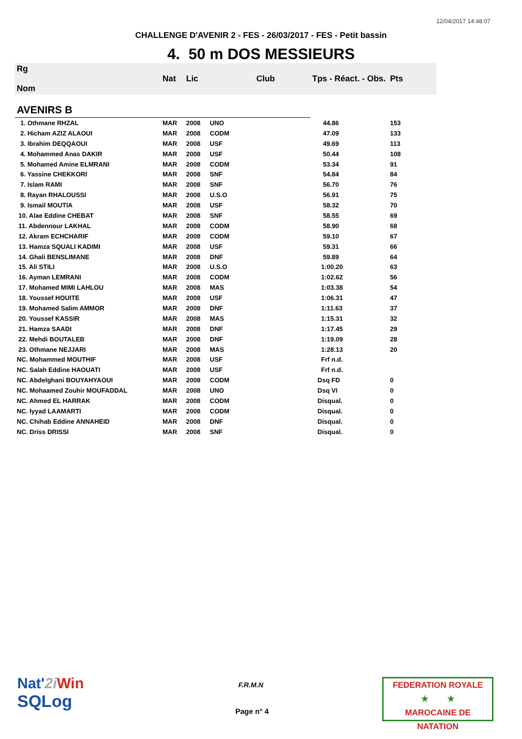12/04/2017 14:48:07
CHALLENGE D'AVENIR 2 - FES - 26/03/2017 - FES - Petit bassin
4. 50 m DOS MESSIEURS
| Rg Nom | | Nat | Lic | Club | Tps - Réact. - Obs. | Pts |
| --- | --- | --- | --- | --- | --- | --- |
| AVENIRS B | | | | | | |
| 1. Othmane RHZAL | | MAR | 2008 | UNO | 44.86 | 153 |
| 2. Hicham AZIZ ALAOUI | | MAR | 2008 | CODM | 47.09 | 133 |
| 3. Ibrahim DEQQAOUI | | MAR | 2008 | USF | 49.69 | 113 |
| 4. Mohammed Anas DAKIR | | MAR | 2008 | USF | 50.44 | 108 |
| 5. Mohamed Amine ELMRANI | | MAR | 2008 | CODM | 53.34 | 91 |
| 6. Yassine CHEKKORI | | MAR | 2008 | SNF | 54.84 | 84 |
| 7. Islam RAMI | | MAR | 2008 | SNF | 56.70 | 76 |
| 8. Rayan RHALOUSSI | | MAR | 2008 | U.S.O | 56.91 | 75 |
| 9. Ismail MOUTIA | | MAR | 2008 | USF | 58.32 | 70 |
| 10. Alae Eddine CHEBAT | | MAR | 2008 | SNF | 58.55 | 69 |
| 11. Abdennour LAKHAL | | MAR | 2008 | CODM | 58.90 | 68 |
| 12. Akram ECHCHARIF | | MAR | 2008 | CODM | 59.10 | 67 |
| 13. Hamza SQUALI KADIMI | | MAR | 2008 | USF | 59.31 | 66 |
| 14. Ghali BENSLIMANE | | MAR | 2008 | DNF | 59.89 | 64 |
| 15. Ali STILI | | MAR | 2008 | U.S.O | 1:00.20 | 63 |
| 16. Ayman LEMRANI | | MAR | 2008 | CODM | 1:02.62 | 56 |
| 17. Mohamed MIMI LAHLOU | | MAR | 2008 | MAS | 1:03.38 | 54 |
| 18. Youssef HOUITE | | MAR | 2008 | USF | 1:06.31 | 47 |
| 19. Mohamed Salim AMMOR | | MAR | 2008 | DNF | 1:11.63 | 37 |
| 20. Youssef KASSIR | | MAR | 2008 | MAS | 1:15.31 | 32 |
| 21. Hamza SAADI | | MAR | 2008 | DNF | 1:17.45 | 29 |
| 22. Mehdi BOUTALEB | | MAR | 2008 | DNF | 1:19.09 | 28 |
| 23. Othmane NEJJARI | | MAR | 2008 | MAS | 1:28.13 | 20 |
| NC. Mohammed MOUTHIF | | MAR | 2008 | USF | Frf n.d. | |
| NC. Salah Eddine HAOUATI | | MAR | 2008 | USF | Frf n.d. | |
| NC. Abdelghani BOUYAHYAOUI | | MAR | 2008 | CODM | Dsq FD | 0 |
| NC. Mohaamed Zouhir MOUFADDAL | | MAR | 2008 | UNO | Dsq VI | 0 |
| NC. Ahmed EL HARRAK | | MAR | 2008 | CODM | Disqual. | 0 |
| NC. Iyyad LAAMARTI | | MAR | 2008 | CODM | Disqual. | 0 |
| NC. Chihab Eddine ANNAHEID | | MAR | 2008 | DNF | Disqual. | 0 |
| NC. Driss DRISSI | | MAR | 2008 | SNF | Disqual. | 0 |
Nat'2i Win
SQLog
F.R.M.N
Page n° 4
FEDERATION ROYALE
★ ★
MAROCAINE DE NATATION